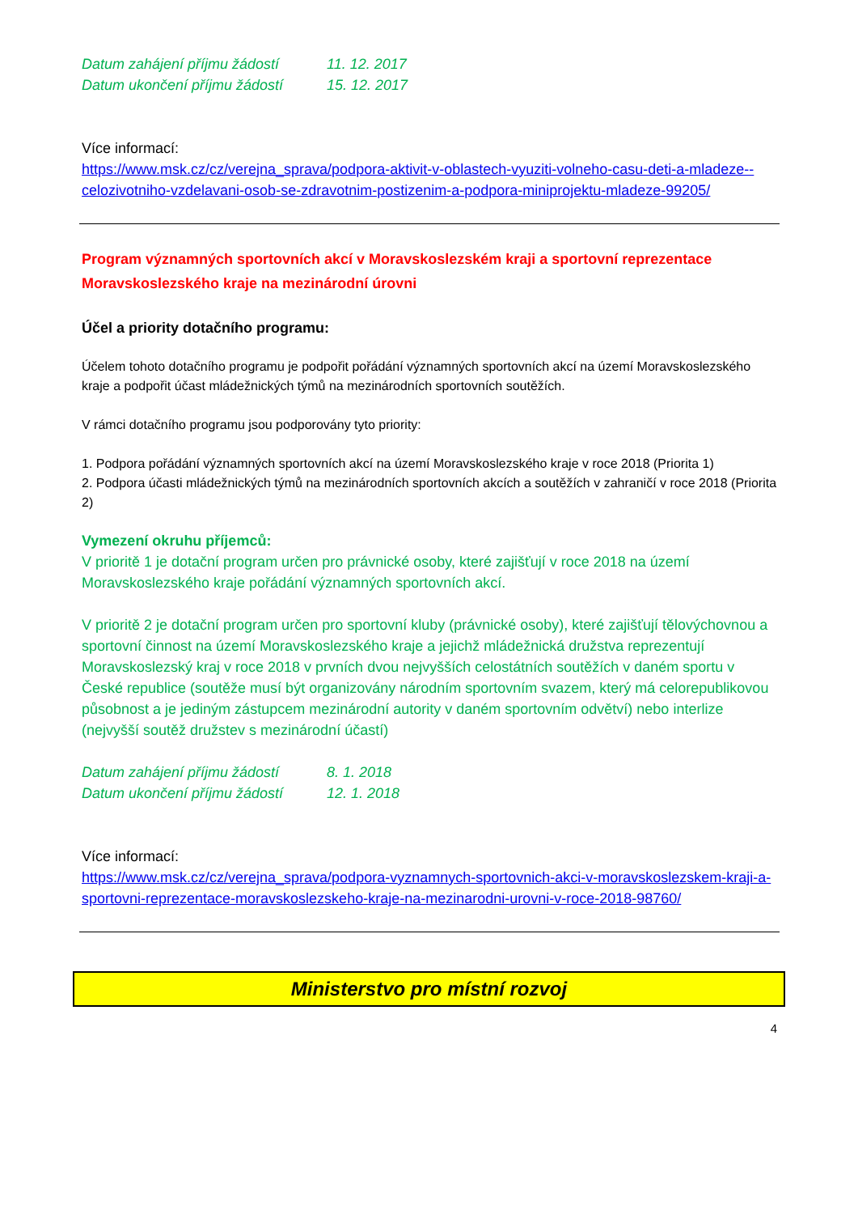Datum zahájení příjmu žádostí 11. 12. 2017 Datum ukončení příjmu žádostí 15. 12. 2017
Více informací:
https://www.msk.cz/cz/verejna_sprava/podpora-aktivit-v-oblastech-vyuziti-volneho-casu-deti-a-mladeze--celozivotniho-vzdelavani-osob-se-zdravotnim-postizenim-a-podpora-miniprojektu-mladeze-99205/
Program významných sportovních akcí v Moravskoslezském kraji a sportovní reprezentace Moravskoslezského kraje na mezinárodní úrovni
Účel a priority dotačního programu:
Účelem tohoto dotačního programu je podpořit pořádání významných sportovních akcí na území Moravskoslezského kraje a podpořit účast mládežnických týmů na mezinárodních sportovních soutěžích.
V rámci dotačního programu jsou podporovány tyto priority:
1. Podpora pořádání významných sportovních akcí na území Moravskoslezského kraje v roce 2018 (Priorita 1)
2. Podpora účasti mládežnických týmů na mezinárodních sportovních akcích a soutěžích v zahraničí v roce 2018 (Priorita 2)
Vymezení okruhu příjemců:
V prioritě 1 je dotační program určen pro právnické osoby, které zajišťují v roce 2018 na území Moravskoslezského kraje pořádání významných sportovních akcí.
V prioritě 2 je dotační program určen pro sportovní kluby (právnické osoby), které zajišťují tělovýchovnou a sportovní činnost na území Moravskoslezského kraje a jejichž mládežnická družstva reprezentují Moravskoslezský kraj v roce 2018 v prvních dvou nejvyšších celostátních soutěžích v daném sportu v České republice (soutěže musí být organizovány národním sportovním svazem, který má celorepublikovou působnost a je jediným zástupcem mezinárodní autority v daném sportovním odvětví) nebo interlize (nejvyšší soutěž družstev s mezinárodní účastí)
Datum zahájení příjmu žádostí 8. 1. 2018 Datum ukončení příjmu žádostí 12. 1. 2018
Více informací:
https://www.msk.cz/cz/verejna_sprava/podpora-vyznamnych-sportovnich-akci-v-moravskoslezskem-kraji-a-sportovni-reprezentace-moravskoslezskeho-kraje-na-mezinarodni-urovni-v-roce-2018-98760/
Ministerstvo pro místní rozvoj
4